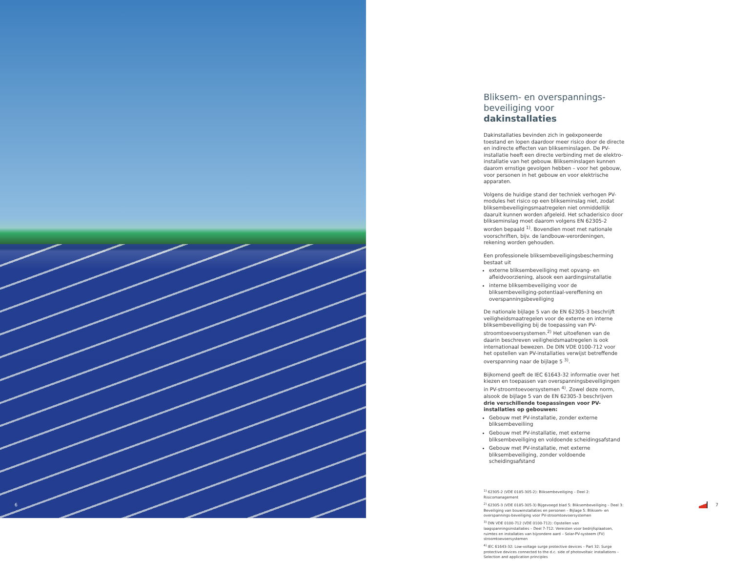6
Bliksem- en overspannings-
beveiliging voor dakinstallaties
Dakinstallaties bevinden zich in geëxponeerde toestand en lopen daardoor meer risico door de directe en indirecte effecten van blikseminslagen. De PV-installatie heeft een directe verbinding met de elektro-installatie van het gebouw. Blikseminslagen kunnen daarom ernstige gevolgen hebben – voor het gebouw, voor personen in het gebouw en voor elektrische apparaten.
Volgens de huidige stand der techniek verhogen PV-modules het risico op een blikseminslag niet, zodat bliksembeveiligingsmaatregelen niet onmiddellijk daaruit kunnen worden afgeleid. Het schaderisico door blikseminslag moet daarom volgens EN 62305-2 worden bepaald <sup>1)</sup>. Bovendien moet met nationale voorschriften, bijv. de landbouw-verordeningen, rekening worden gehouden.
Een professionele bliksembeveiligingsbescherming bestaat uit
externe bliksembeveiliging met opvang- en afleidvoorziening, alsook een aardingsinstallatie
interne bliksembeveiliging voor de bliksembeveiliging-potentiaal-vereffening en overspanningsbeveiliging
De nationale bijlage 5 van de EN 62305-3 beschrijft veiligheidsmaatregelen voor de externe en interne bliksembeveiliging bij de toepassing van PV-stroomtoevoersystemen.<sup>2)</sup> Het uitoefenen van de daarin beschreven veiligheidsmaatregelen is ook internationaal bewezen. De DIN VDE 0100-712 voor het opstellen van PV-installaties verwijst betreffende overspanning naar de bijlage 5 <sup>3)</sup>.
Bijkomend geeft de IEC 61643-32 informatie over het kiezen en toepassen van overspanningsbeveiligingen in PV-stroomtoevoersystemen <sup>4)</sup>. Zowel deze norm, alsook de bijlage 5 van de EN 62305-3 beschrijven drie verschillende toepassingen voor PV-installaties op gebouwen:
Gebouw met PV-installatie, zonder externe bliksembeveiliing
Gebouw met PV-installatie, met externe bliksembeveiliging en voldoende scheidingsafstand
Gebouw met PV-installatie, met externe bliksembeveiliging, zonder voldoende scheidingsafstand
<sup>1)</sup> 62305-2 (VDE 0185-305-2): Bliksembeveiliging – Deel 2: Risicomanagement
<sup>2)</sup> 62305-3 (VDE 0185-305-3) Bijgevoegd blad 5: Bliksembeveiliging – Deel 3: Beveiliging van bouwinstallaties en personen – Bijlage 5: Bliksem- en overspannings-beveiliging voor PV-stroomtoevoersystemen
<sup>3)</sup> DIN VDE 0100-712 (VDE 0100-712): Opstellen van laagspanningsinstallaties – Deel 7-712: Vereisten voor bedrijfsplaatsen, ruimtes en installaties van bijzondere aard – Solar-PV-systeem (FV) stroomtoevoersystemen
<sup>4)</sup> IEC 61643-32: Low-voltage surge protective devices – Part 32: Surge protective devices connected to the d.c. side of photovoltaic installations – Selection and application principles
7